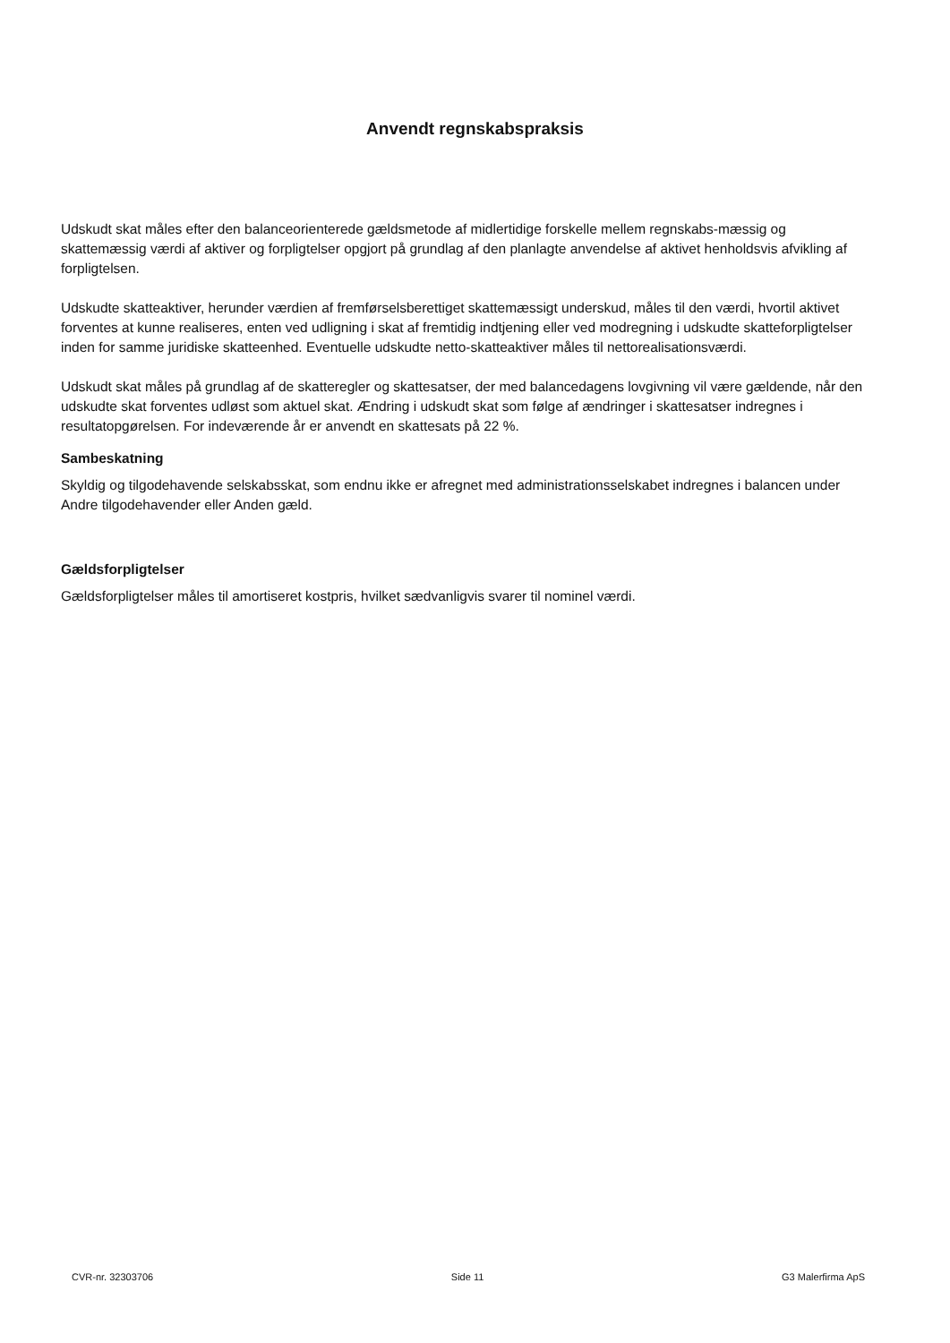Anvendt regnskabspraksis
Udskudt skat måles efter den balanceorienterede gældsmetode af midlertidige forskelle mellem regnskabs-mæssig og skattemæssig værdi af aktiver og forpligtelser opgjort på grundlag af den planlagte anvendelse af aktivet henholdsvis afvikling af forpligtelsen.
Udskudte skatteaktiver, herunder værdien af fremførselsberettiget skattemæssigt underskud, måles til den værdi, hvortil aktivet forventes at kunne realiseres, enten ved udligning i skat af fremtidig indtjening eller ved modregning i udskudte skatteforpligtelser inden for samme juridiske skatteenhed. Eventuelle udskudte netto-skatteaktiver måles til nettorealisationsværdi.
Udskudt skat måles på grundlag af de skatteregler og skattesatser, der med balancedagens lovgivning vil være gældende, når den udskudte skat forventes udløst som aktuel skat. Ændring i udskudt skat som følge af ændringer i skattesatser indregnes i resultatopgørelsen. For indeværende år er anvendt en skattesats på 22 %.
Sambeskatning
Skyldig og tilgodehavende selskabsskat, som endnu ikke er afregnet med administrationsselskabet indregnes i balancen under Andre tilgodehavender eller Anden gæld.
Gældsforpligtelser
Gældsforpligtelser måles til amortiseret kostpris, hvilket sædvanligvis svarer til nominel værdi.
CVR-nr. 32303706 Side 11 G3 Malerfirma ApS